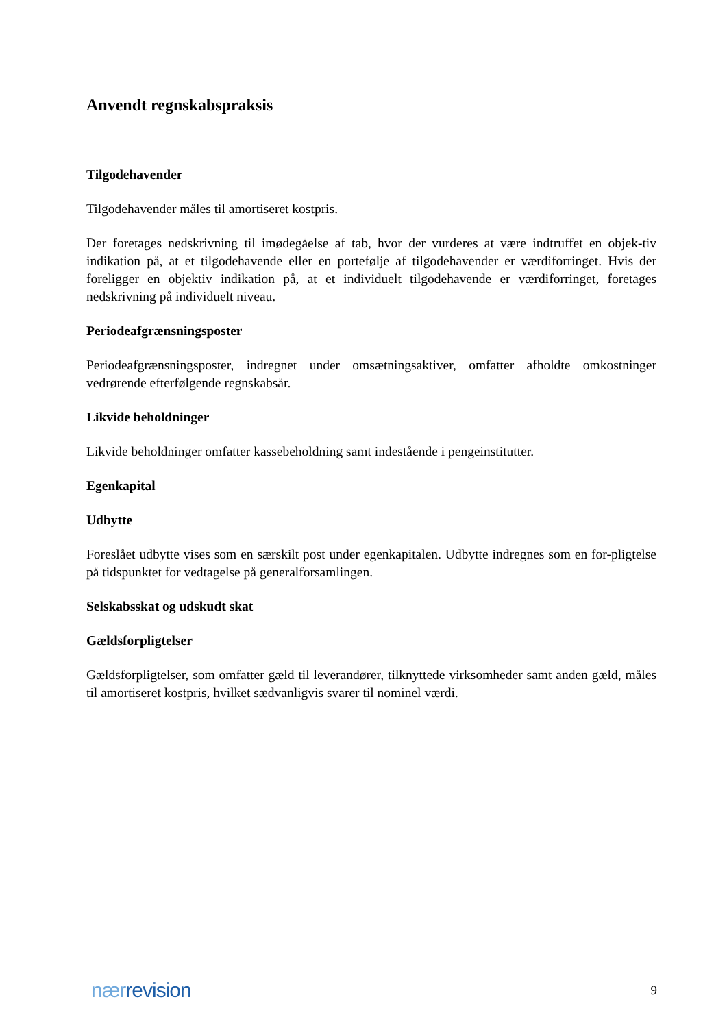Anvendt regnskabspraksis
Tilgodehavender
Tilgodehavender måles til amortiseret kostpris.
Der foretages nedskrivning til imødegåelse af tab, hvor der vurderes at være indtruffet en objek-tiv indikation på, at et tilgodehavende eller en portefølje af tilgodehavender er værdiforringet. Hvis der foreligger en objektiv indikation på, at et individuelt tilgodehavende er værdiforringet, foretages nedskrivning på individuelt niveau.
Periodeafgrænsningsposter
Periodeafgrænsningsposter, indregnet under omsætningsaktiver, omfatter afholdte omkostninger vedrørende efterfølgende regnskabsår.
Likvide beholdninger
Likvide beholdninger omfatter kassebeholdning samt indestående i pengeinstitutter.
Egenkapital
Udbytte
Foreslået udbytte vises som en særskilt post under egenkapitalen. Udbytte indregnes som en for-pligtelse på tidspunktet for vedtagelse på generalforsamlingen.
Selskabsskat og udskudt skat
Gældsforpligtelser
Gældsforpligtelser, som omfatter gæld til leverandører, tilknyttede virksomheder samt anden gæld, måles til amortiseret kostpris, hvilket sædvanligvis svarer til nominel værdi.
nær revision
9